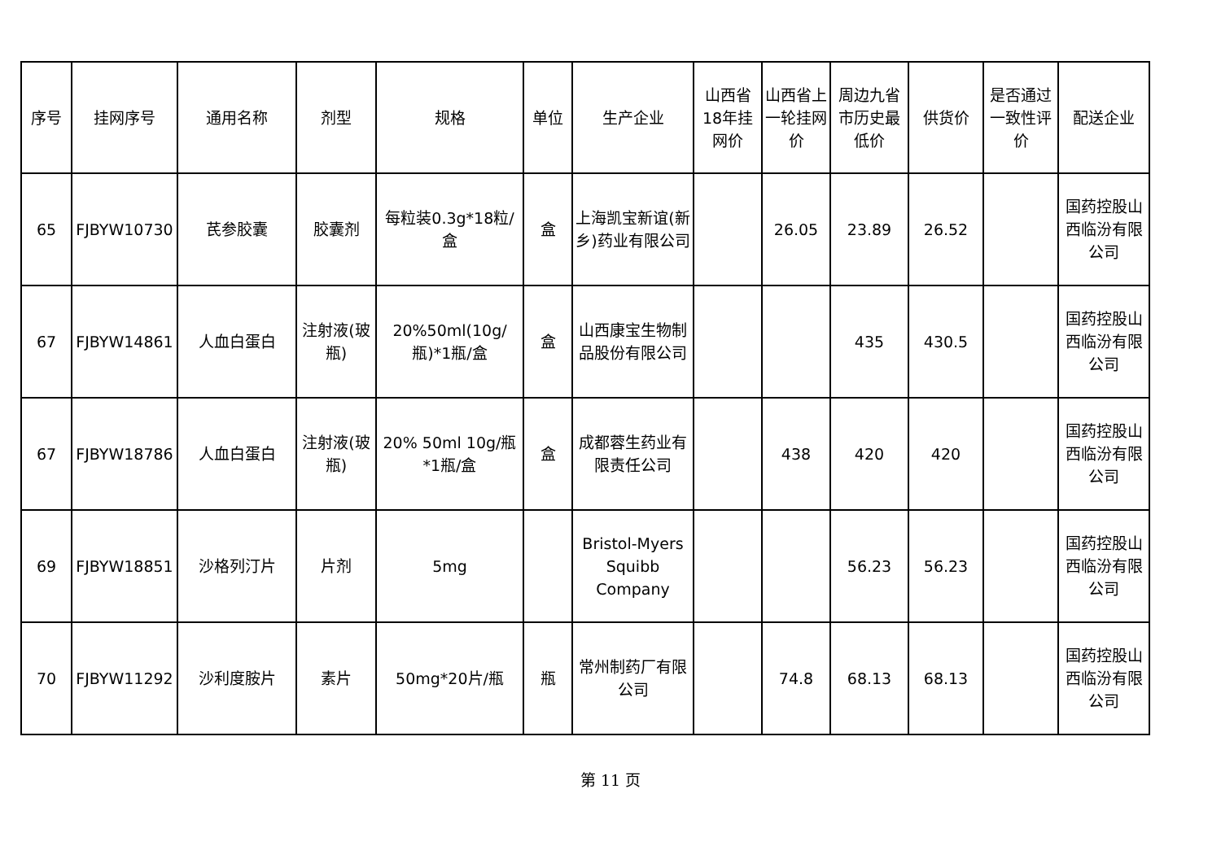| 序号 | 挂网序号 | 通用名称 | 剂型 | 规格 | 单位 | 生产企业 | 山西省18年挂网价 | 山西省上一轮挂网价 | 周边九省市历史最低价 | 供货价 | 是否通过一致性评价 | 配送企业 |
| --- | --- | --- | --- | --- | --- | --- | --- | --- | --- | --- | --- | --- |
| 65 | FJBYW10730 | 芪参胶囊 | 胶囊剂 | 每粒装0.3g*18粒/盒 | 盒 | 上海凯宝新谊(新乡)药业有限公司 | | 26.05 | 23.89 | 26.52 | | 国药控股山西临汾有限公司 |
| 67 | FJBYW14861 | 人血白蛋白 | 注射液(玻瓶) | 20%50ml(10g/瓶)*1瓶/盒 | 盒 | 山西康宝生物制品股份有限公司 | | | 435 | 430.5 | | 国药控股山西临汾有限公司 |
| 67 | FJBYW18786 | 人血白蛋白 | 注射液(玻瓶) | 20% 50ml 10g/瓶*1瓶/盒 | 盒 | 成都蓉生药业有限责任公司 | | 438 | 420 | 420 | | 国药控股山西临汾有限公司 |
| 69 | FJBYW18851 | 沙格列汀片 | 片剂 | 5mg | | Bristol-Myers Squibb Company | | | 56.23 | 56.23 | | 国药控股山西临汾有限公司 |
| 70 | FJBYW11292 | 沙利度胺片 | 素片 | 50mg*20片/瓶 | 瓶 | 常州制药厂有限公司 | | 74.8 | 68.13 | 68.13 | | 国药控股山西临汾有限公司 |
第 11 页